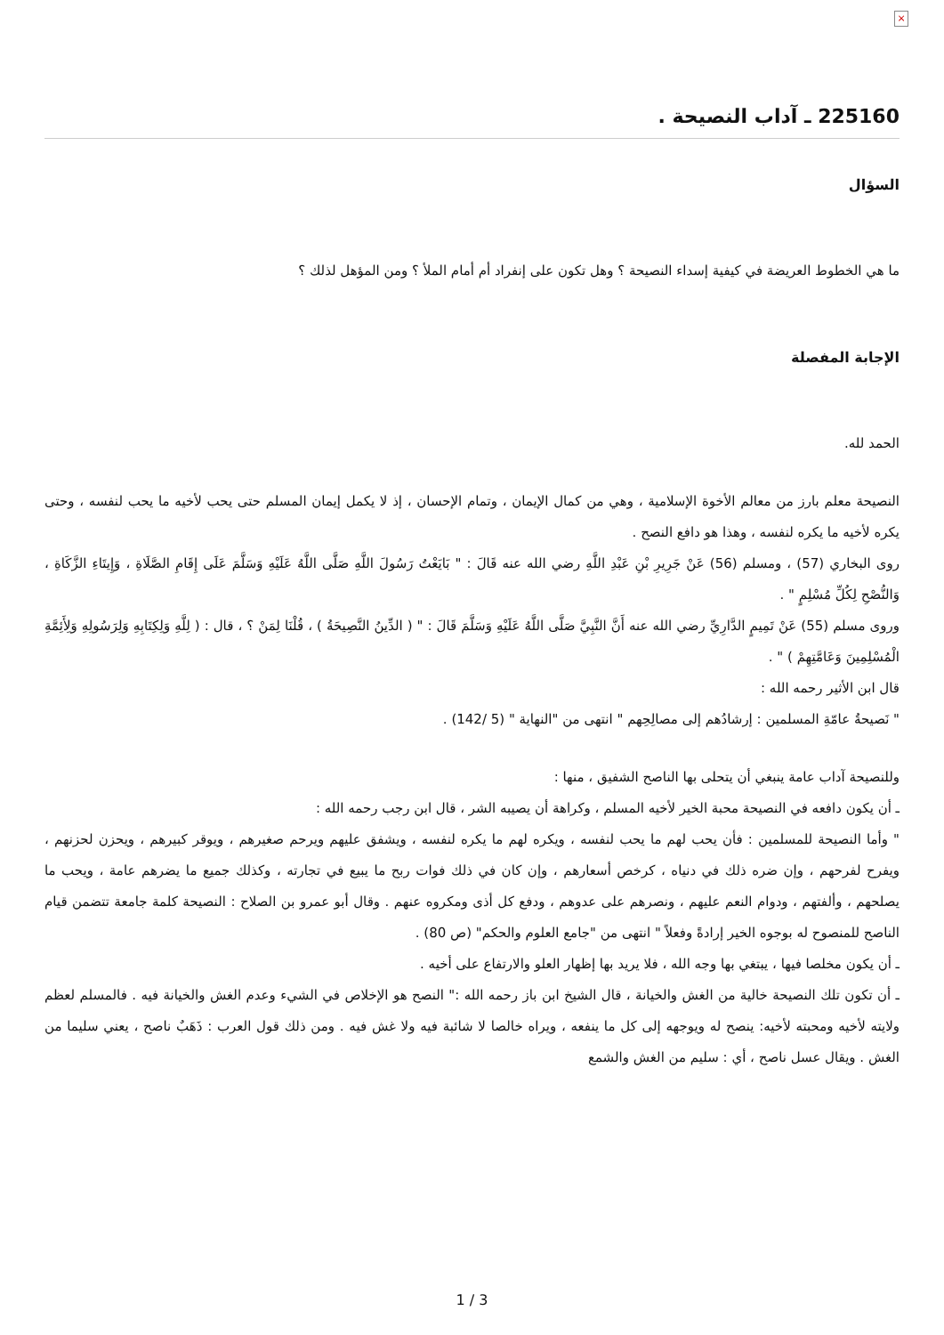×
225160 ـ آداب النصيحة .
السؤال
ما هي الخطوط العريضة في كيفية إسداء النصيحة ؟ وهل تكون على إنفراد أم أمام الملأ ؟ ومن المؤهل لذلك ؟
الإجابة المفصلة
الحمد لله.
النصيحة معلم بارز من معالم الأخوة الإسلامية ، وهي من كمال الإيمان ، وتمام الإحسان ، إذ لا يكمل إيمان المسلم حتى يحب لأخيه ما يحب لنفسه ، وحتى يكره لأخيه ما يكره لنفسه ، وهذا هو دافع النصح .
روى البخاري (57) ، ومسلم (56) عَنْ جَرِيرِ بْنِ عَبْدِ اللَّهِ رضي الله عنه قَالَ : " بَايَعْتُ رَسُولَ اللَّهِ صَلَّى اللَّهُ عَلَيْهِ وَسَلَّمَ عَلَى إِقَامِ الصَّلَاةِ ، وَإِيتَاءِ الزَّكَاةِ ، وَالنُّصْحِ لِكُلِّ مُسْلِمٍ " .
وروى مسلم (55) عَنْ تَمِيمٍ الدَّارِيِّ رضي الله عنه أَنَّ النَّبِيَّ صَلَّى اللَّهُ عَلَيْهِ وَسَلَّمَ قَالَ : " ( الدِّينُ النَّصِيحَةُ ) ، قُلْنَا لِمَنْ ؟ ، قال : ( لِلَّهِ وَلِكِتَابِهِ وَلِرَسُولِهِ وَلِأَئِمَّةِ الْمُسْلِمِينَ وَعَامَّتِهِمْ ) " .
قال ابن الأثير رحمه الله :
" نَصيحةُ عامّةِ المسلمين : إرشادُهم إلى مصالِحِهم " انتهى من "النهاية " (5 /142) .
وللنصيحة آداب عامة ينبغي أن يتحلى بها الناصح الشفيق ، منها :
ـ أن يكون دافعه في النصيحة محبة الخير لأخيه المسلم ، وكراهة أن يصيبه الشر ، قال ابن رجب رحمه الله :
" وأما النصيحة للمسلمين : فأن يحب لهم ما يحب لنفسه ، ويكره لهم ما يكره لنفسه ، ويشفق عليهم ويرحم صغيرهم ، ويوقر كبيرهم ، ويحزن لحزنهم ، ويفرح لفرحهم ، وإن ضره ذلك في دنياه ، كرخص أسعارهم ، وإن كان في ذلك فوات ربح ما يبيع في تجارته ، وكذلك جميع ما يضرهم عامة ، ويحب ما يصلحهم ، وألفتهم ، ودوام النعم عليهم ، ونصرهم على عدوهم ، ودفع كل أذى ومكروه عنهم . وقال أبو عمرو بن الصلاح : النصيحة كلمة جامعة تتضمن قيام الناصح للمنصوح له بوجوه الخير إرادةً وفعلاً " انتهى من "جامع العلوم والحكم" (ص 80) .
ـ أن يكون مخلصا فيها ، يبتغي بها وجه الله ، فلا يريد بها إظهار العلو والارتفاع على أخيه .
ـ أن تكون تلك النصيحة خالية من الغش والخيانة ، قال الشيخ ابن باز رحمه الله :" النصح هو الإخلاص في الشيء وعدم الغش والخيانة فيه . فالمسلم لعظم ولايته لأخيه ومحبته لأخيه: ينصح له ويوجهه إلى كل ما ينفعه ، ويراه خالصا لا شائبة فيه ولا غش فيه . ومن ذلك قول العرب : ذَهَبٌ ناصح ، يعني سليما من الغش . ويقال عسل ناصح ، أي : سليم من الغش والشمع
1 / 3